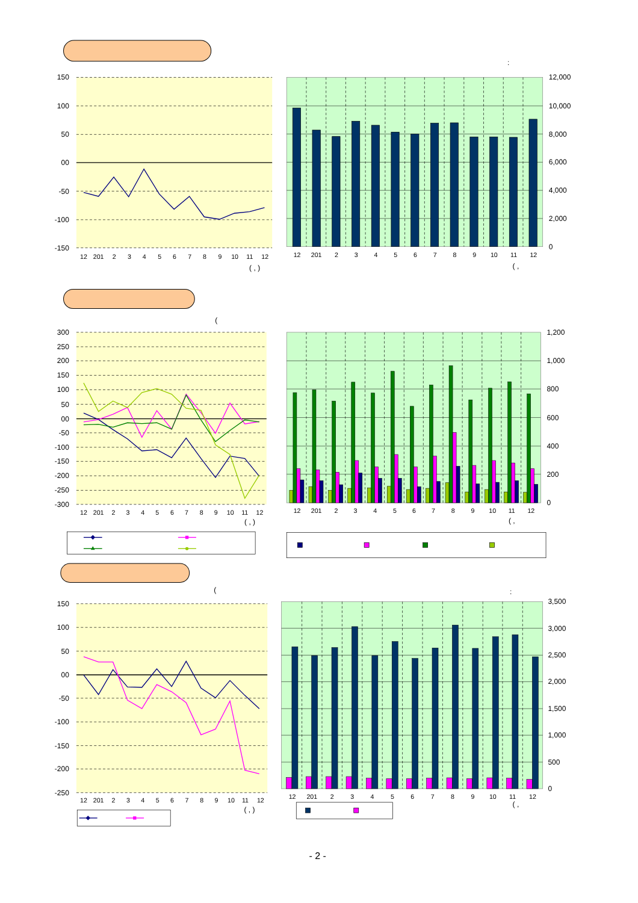:
150
100
50
00
-50
-100
-150
12
201
2
3
4
5
6
7
8
9
10
11
12
( , )
12,000
10,000
8,000
6,000
4,000
2,000
0
12
201
2
3
4
5
6
7
8
9
10
11
12
( ,
(
300
250
200
150
100
50
00
-50
-100
-150
-200
-250
-300
12
201
2
3
4
5
6
7
8
9
10
11
12
( , )
1,200
1,000
800
600
400
200
0
12
201
2
3
4
5
6
7
8
9
10
11
12
( ,
(
:
150
100
50
00
-50
-100
-150
-200
-250
12
201
2
3
4
5
6
7
8
9
10
11
12
( , )
3,500
3,000
2,500
2,000
1,500
1,000
500
0
12
201
2
3
4
5
6
7
8
9
10
11
12
( ,
- 2 -